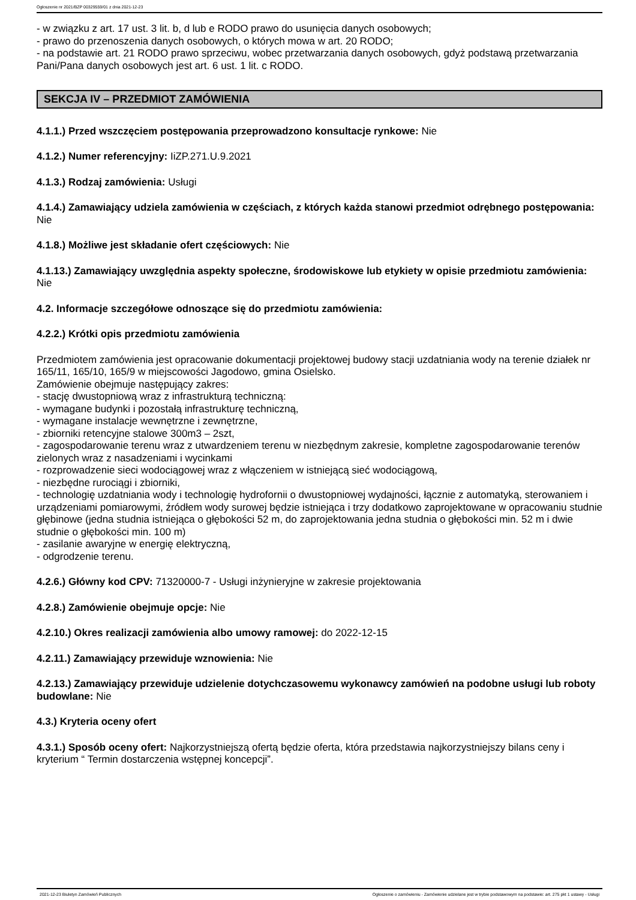Ogłoszenie nr 2021/BZP 00329559/01 z dnia 2021-12-23
- w związku z art. 17 ust. 3 lit. b, d lub e RODO prawo do usunięcia danych osobowych;
- prawo do przenoszenia danych osobowych, o których mowa w art. 20 RODO;
- na podstawie art. 21 RODO prawo sprzeciwu, wobec przetwarzania danych osobowych, gdyż podstawą przetwarzania Pani/Pana danych osobowych jest art. 6 ust. 1 lit. c RODO.
SEKCJA IV – PRZEDMIOT ZAMÓWIENIA
4.1.1.) Przed wszczęciem postępowania przeprowadzono konsultacje rynkowe: Nie
4.1.2.) Numer referencyjny: IiZP.271.U.9.2021
4.1.3.) Rodzaj zamówienia: Usługi
4.1.4.) Zamawiający udziela zamówienia w częściach, z których każda stanowi przedmiot odrębnego postępowania: Nie
4.1.8.) Możliwe jest składanie ofert częściowych: Nie
4.1.13.) Zamawiający uwzględnia aspekty społeczne, środowiskowe lub etykiety w opisie przedmiotu zamówienia: Nie
4.2. Informacje szczegółowe odnoszące się do przedmiotu zamówienia:
4.2.2.) Krótki opis przedmiotu zamówienia
Przedmiotem zamówienia jest opracowanie dokumentacji projektowej budowy stacji uzdatniania wody na terenie działek nr 165/11, 165/10, 165/9 w miejscowości Jagodowo, gmina Osielsko.
Zamówienie obejmuje następujący zakres:
- stację dwustopniową wraz z infrastrukturą techniczną:
- wymagane budynki i pozostałą infrastrukturę techniczną,
- wymagane instalacje wewnętrzne i zewnętrzne,
- zbiorniki retencyjne stalowe 300m3 – 2szt,
- zagospodarowanie terenu wraz z utwardzeniem terenu w niezbędnym zakresie, kompletne zagospodarowanie terenów zielonych wraz z nasadzeniami i wycinkami
- rozprowadzenie sieci wodociągowej wraz z włączeniem w istniejącą sieć wodociągową,
- niezbędne rurociągi i zbiorniki,
- technologię uzdatniania wody i technologię hydrofornii o dwustopniowej wydajności, łącznie z automatyką, sterowaniem i urządzeniami pomiarowymi, źródłem wody surowej będzie istniejąca i trzy dodatkowo zaprojektowane w opracowaniu studnie głębinowe (jedna studnia istniejąca o głębokości 52 m, do zaprojektowania jedna studnia o głębokości min. 52 m i dwie studnie o głębokości min. 100 m)
- zasilanie awaryjne w energię elektryczną,
- odgrodzenie terenu.
4.2.6.) Główny kod CPV: 71320000-7 - Usługi inżynieryjne w zakresie projektowania
4.2.8.) Zamówienie obejmuje opcje: Nie
4.2.10.) Okres realizacji zamówienia albo umowy ramowej: do 2022-12-15
4.2.11.) Zamawiający przewiduje wznowienia: Nie
4.2.13.) Zamawiający przewiduje udzielenie dotychczasowemu wykonawcy zamówień na podobne usługi lub roboty budowlane: Nie
4.3.) Kryteria oceny ofert
4.3.1.) Sposób oceny ofert: Najkorzystniejszą ofertą będzie oferta, która przedstawia najkorzystniejszy bilans ceny i kryterium “ Termin dostarczenia wstępnej koncepcji”.
2021-12-23 Biuletyn Zamówień Publicznych Ogłoszenie o zamówieniu - Zamówienie udzielane jest w trybie podstawowym na podstawie: art. 275 pkt 1 ustawy - Usługi